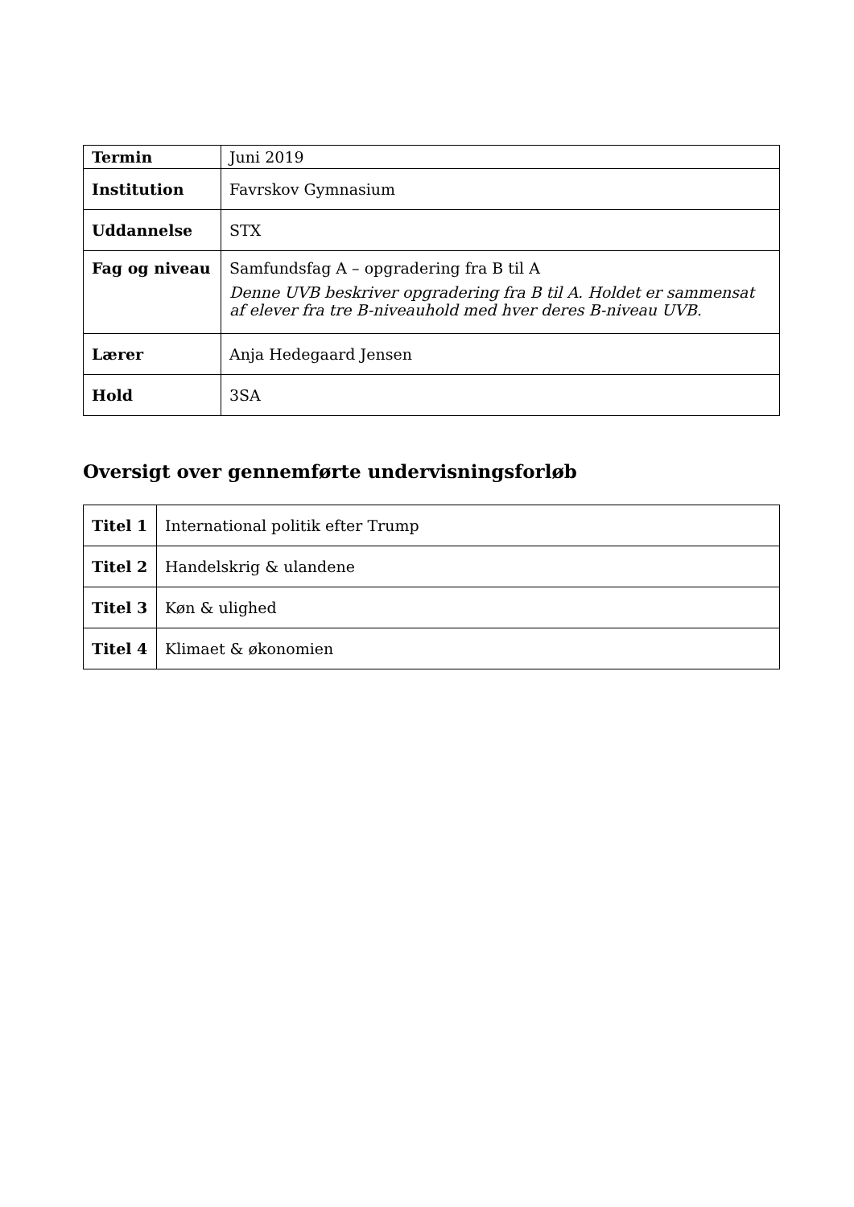| Termin | Juni 2019 |
| Institution | Favrskov Gymnasium |
| Uddannelse | STX |
| Fag og niveau | Samfundsfag A – opgradering fra B til A Denne UVB beskriver opgradering fra B til A. Holdet er sammensat af elever fra tre B-niveauhold med hver deres B-niveau UVB. |
| Lærer | Anja Hedegaard Jensen |
| Hold | 3SA |
Oversigt over gennemførte undervisningsforløb
| Titel 1 | International politik efter Trump |
| Titel 2 | Handelskrig & ulandene |
| Titel 3 | Køn & ulighed |
| Titel 4 | Klimaet & økonomien |